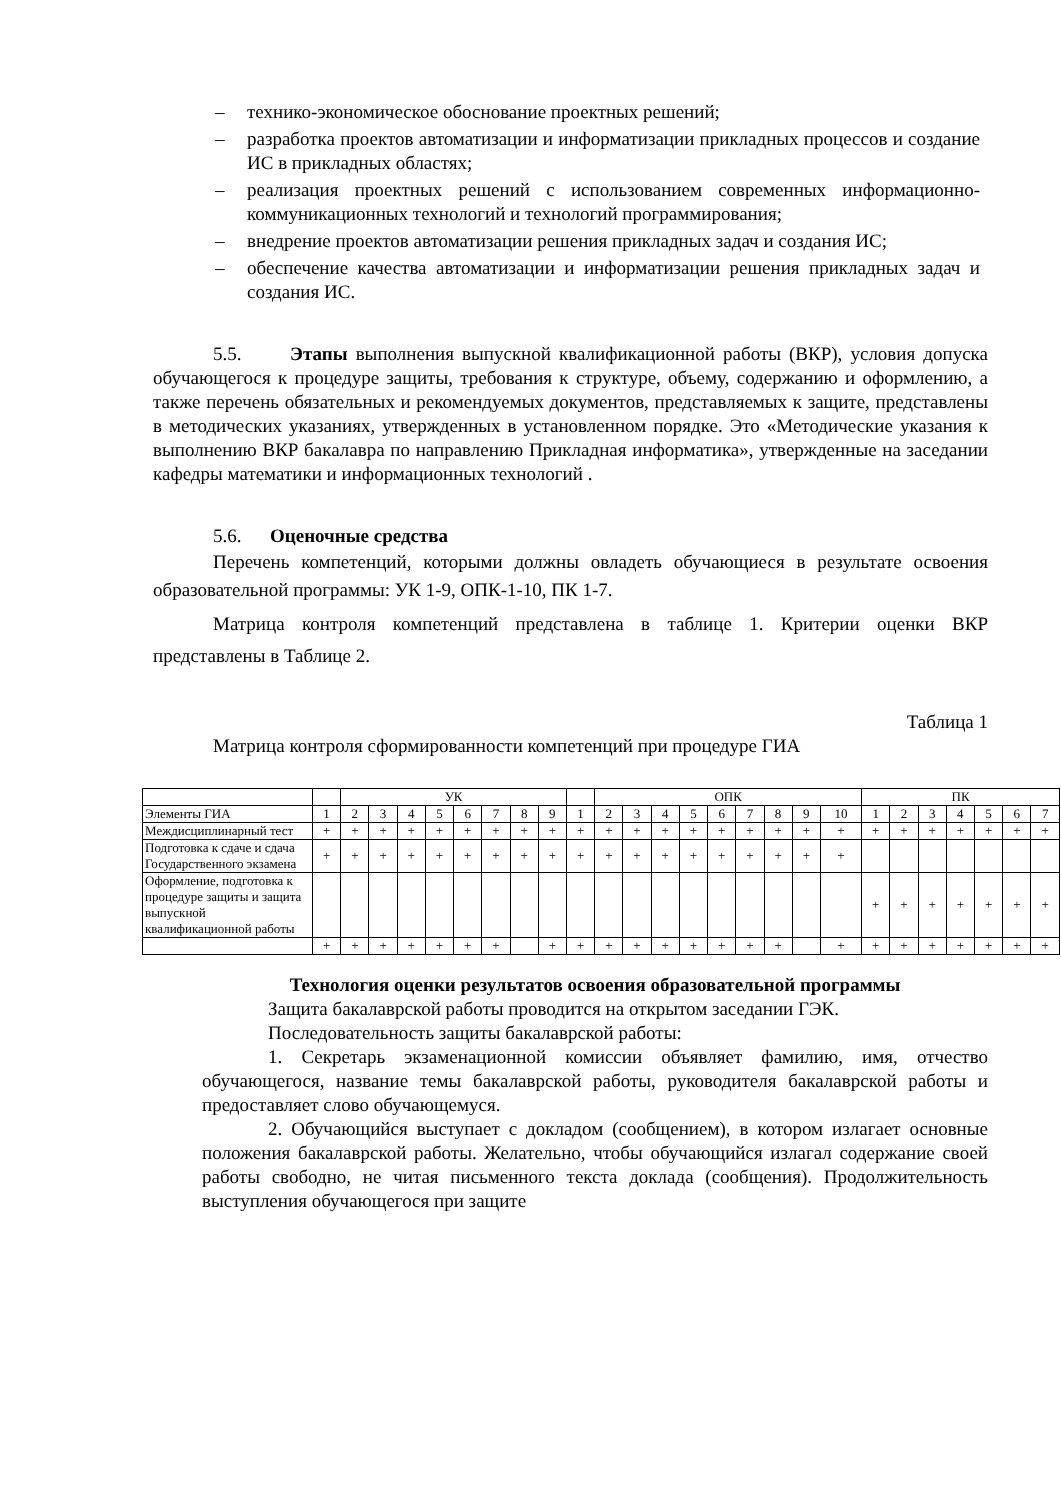– технико-экономическое обоснование проектных решений;
– разработка проектов автоматизации и информатизации прикладных процессов и создание ИС в прикладных областях;
– реализация проектных решений с использованием современных информационно- коммуникационных технологий и технологий программирования;
– внедрение проектов автоматизации решения прикладных задач и создания ИС;
– обеспечение качества автоматизации и информатизации решения прикладных задач и создания ИС.
5.5. Этапы выполнения выпускной квалификационной работы (ВКР), условия допуска обучающегося к процедуре защиты, требования к структуре, объему, содержанию и оформлению, а также перечень обязательных и рекомендуемых документов, представляемых к защите, представлены в методических указаниях, утвержденных в установленном порядке. Это «Методические указания к выполнению ВКР бакалавра по направлению Прикладная информатика», утвержденные на заседании кафедры математики и информационных технологий .
5.6. Оценочные средства
Перечень компетенций, которыми должны овладеть обучающиеся в результате освоения образовательной программы: УК 1-9, ОПК-1-10, ПК 1-7.
Матрица контроля компетенций представлена в таблице 1. Критерии оценки ВКР представлены в Таблице 2.
Таблица 1
Матрица контроля сформированности компетенций при процедуре ГИА
| | | УК | | | | | | | | | ОПК | | | | | | | | | ПК | | | | | | |
| Элементы ГИА | 1 | 2 | 3 | 4 | 5 | 6 | 7 | 8 | 9 | 1 | 2 | 3 | 4 | 5 | 6 | 7 | 8 | 9 | 10 | 1 | 2 | 3 | 4 | 5 | 6 | 7 |
| Междисциплинарный тест | + | + | + | + | + | + | + | + | + | + | + | + | + | + | + | + | + | + | + | + | + | + | + | + | + | + |
| Подготовка к сдаче и сдача Государственного экзамена | + | + | + | + | + | + | + | + | + | + | + | + | + | + | + | + | + | + | + | | | | | | | |
| Оформление, подготовка к процедуре защиты и защита выпускной квалификационной работы | | | | | | | | | | | | | | | | | | | | + | + | + | + | + | + | + |
| | + | + | + | + | + | + | + | | + | + | + | + | + | + | + | + | + | | + | + | + | + | + | + | + | + |
Технология оценки результатов освоения образовательной программы
Защита бакалаврской работы проводится на открытом заседании ГЭК.
Последовательность защиты бакалаврской работы:
1. Секретарь экзаменационной комиссии объявляет фамилию, имя, отчество обучающегося, название темы бакалаврской работы, руководителя бакалаврской работы и предоставляет слово обучающемуся.
2. Обучающийся выступает с докладом (сообщением), в котором излагает основные положения бакалаврской работы. Желательно, чтобы обучающийся излагал содержание своей работы свободно, не читая письменного текста доклада (сообщения). Продолжительность выступления обучающегося при защите